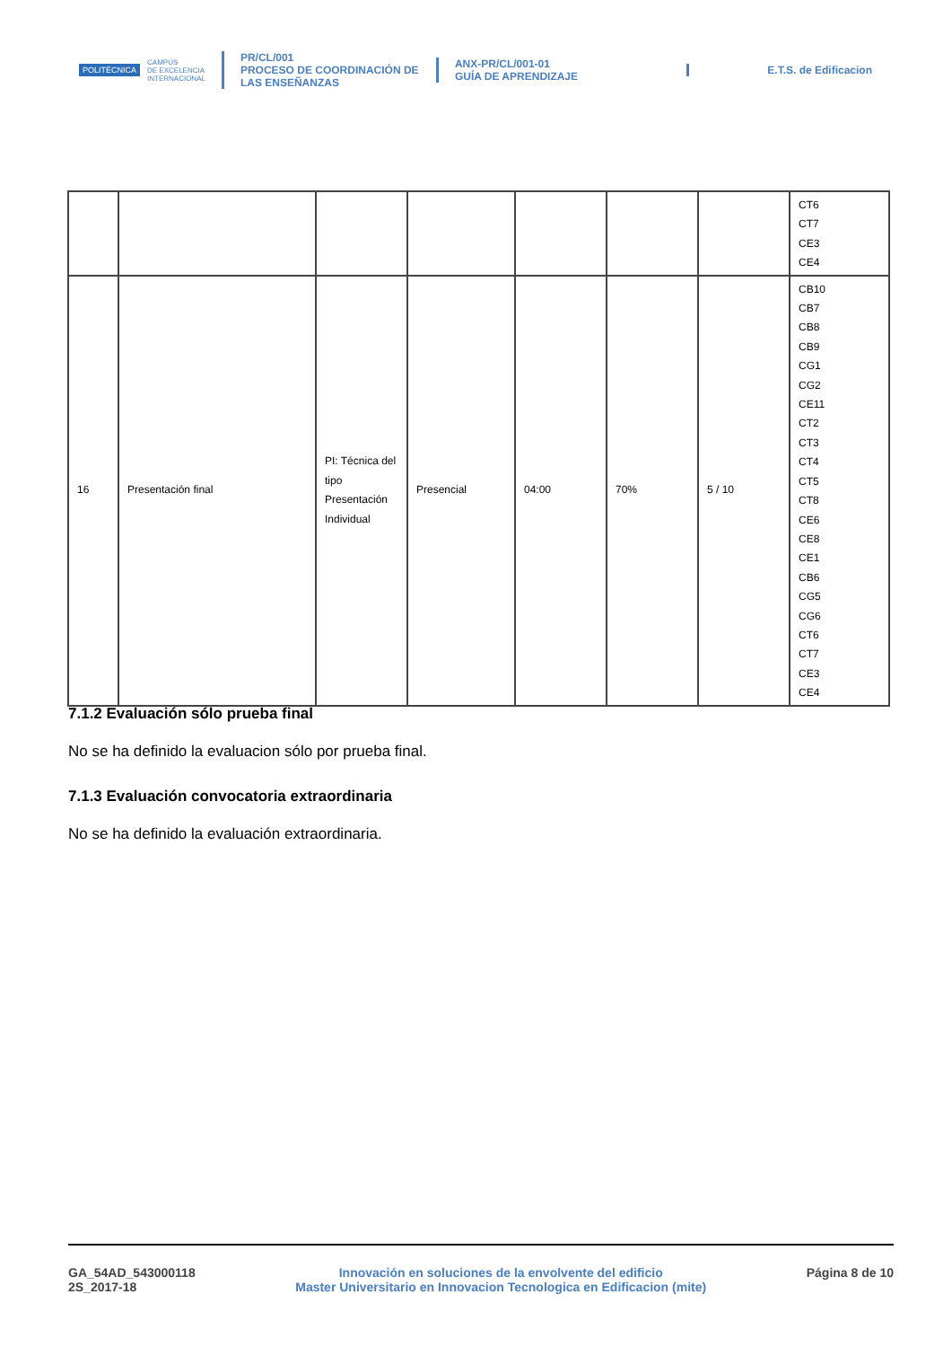POLITÉCNICA CAMPUS
DE EXCELENCIA
INTERNACIONAL
PR/CL/001
PROCESO DE COORDINACIÓN DE
LAS ENSEÑANZAS
ANX-PR/CL/001-01
GUÍA DE APRENDIZAJE
E.T.S. de Edificacion
| | | | | | | | CT6 CT7 CE3 CE4 |
| 16 | Presentación final | PI: Técnica del tipo Presentación Individual | Presencial | 04:00 | 70% | 5 / 10 | CB10 CB7 CB8 CB9 CG1 CG2 CE11 CT2 CT3 CT4 CT5 CT8 CE6 CE8 CE1 CB6 CG5 CG6 CT6 CT7 CE3 CE4 |
7.1.2 Evaluación sólo prueba final
No se ha definido la evaluacion sólo por prueba final.
7.1.3 Evaluación convocatoria extraordinaria
No se ha definido la evaluación extraordinaria.
GA_54AD_543000118
2S_2017-18
Innovación en soluciones de la envolvente del edificio
Master Universitario en Innovacion Tecnologica en Edificacion (mite)
Página 8 de 10